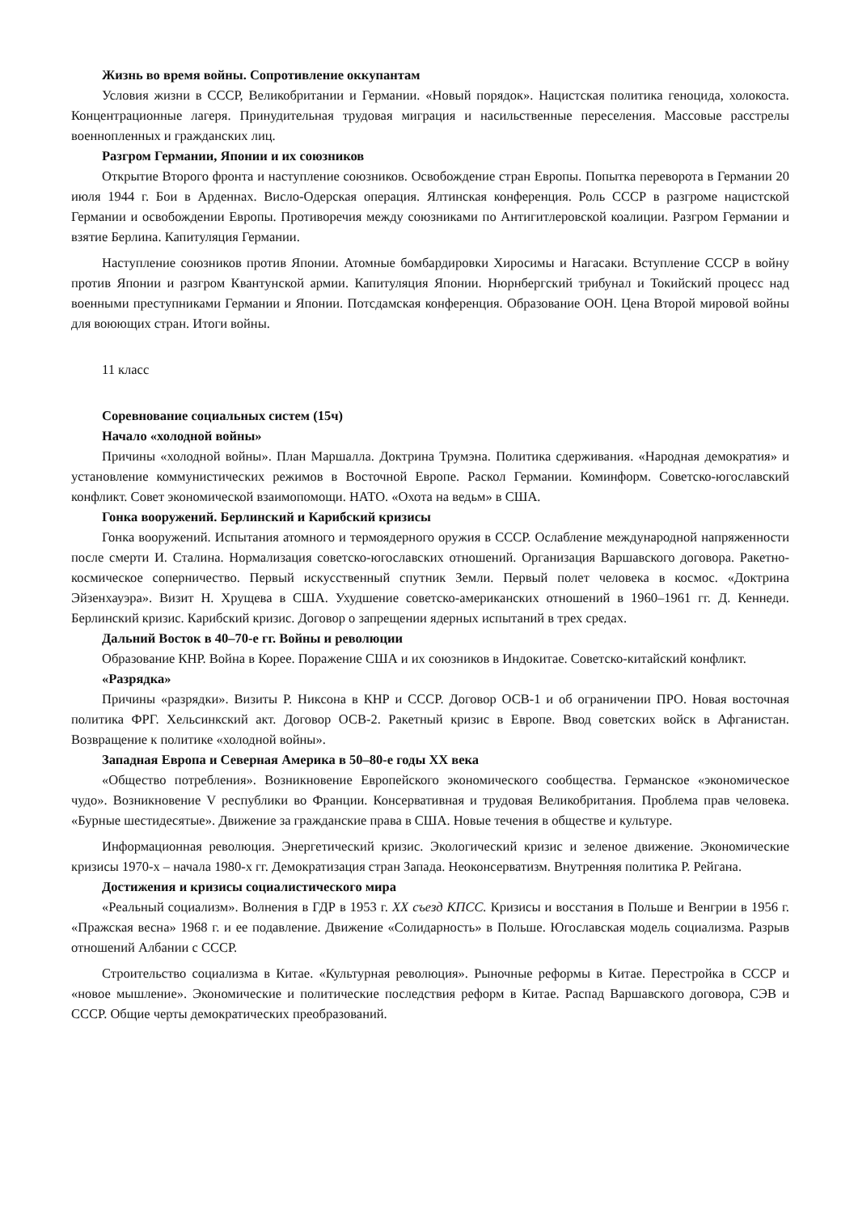Жизнь во время войны. Сопротивление оккупантам
Условия жизни в СССР, Великобритании и Германии. «Новый порядок». Нацистская политика геноцида, холокоста. Концентрационные лагеря. Принудительная трудовая миграция и насильственные переселения. Массовые расстрелы военнопленных и гражданских лиц.
Разгром Германии, Японии и их союзников
Открытие Второго фронта и наступление союзников. Освобождение стран Европы. Попытка переворота в Германии 20 июля 1944 г. Бои в Арденнах. Висло-Одерская операция. Ялтинская конференция. Роль СССР в разгроме нацистской Германии и освобождении Европы. Противоречия между союзниками по Антигитлеровской коалиции. Разгром Германии и взятие Берлина. Капитуляция Германии.
Наступление союзников против Японии. Атомные бомбардировки Хиросимы и Нагасаки. Вступление СССР в войну против Японии и разгром Квантунской армии. Капитуляция Японии. Нюрнбергский трибунал и Токийский процесс над военными преступниками Германии и Японии. Потсдамская конференция. Образование ООН. Цена Второй мировой войны для воюющих стран. Итоги войны.
11 класс
Соревнование социальных систем (15ч)
Начало «холодной войны»
Причины «холодной войны». План Маршалла. Доктрина Трумэна. Политика сдерживания. «Народная демократия» и установление коммунистических режимов в Восточной Европе. Раскол Германии. Коминформ. Советско-югославский конфликт. Совет экономической взаимопомощи. НАТО. «Охота на ведьм» в США.
Гонка вооружений. Берлинский и Карибский кризисы
Гонка вооружений. Испытания атомного и термоядерного оружия в СССР. Ослабление международной напряженности после смерти И. Сталина. Нормализация советско-югославских отношений. Организация Варшавского договора. Ракетно-космическое соперничество. Первый искусственный спутник Земли. Первый полет человека в космос. «Доктрина Эйзенхауэра». Визит Н. Хрущева в США. Ухудшение советско-американских отношений в 1960–1961 гг. Д. Кеннеди. Берлинский кризис. Карибский кризис. Договор о запрещении ядерных испытаний в трех средах.
Дальний Восток в 40–70-е гг. Войны и революции
Образование КНР. Война в Корее. Поражение США и их союзников в Индокитае. Советско-китайский конфликт.
«Разрядка»
Причины «разрядки». Визиты Р. Никсона в КНР и СССР. Договор ОСВ-1 и об ограничении ПРО. Новая восточная политика ФРГ. Хельсинкский акт. Договор ОСВ-2. Ракетный кризис в Европе. Ввод советских войск в Афганистан. Возвращение к политике «холодной войны».
Западная Европа и Северная Америка в 50–80-е годы XX века
«Общество потребления». Возникновение Европейского экономического сообщества. Германское «экономическое чудо». Возникновение V республики во Франции. Консервативная и трудовая Великобритания. Проблема прав человека. «Бурные шестидесятые». Движение за гражданские права в США. Новые течения в обществе и культуре.
Информационная революция. Энергетический кризис. Экологический кризис и зеленое движение. Экономические кризисы 1970-х – начала 1980-х гг. Демократизация стран Запада. Неоконсерватизм. Внутренняя политика Р. Рейгана.
Достижения и кризисы социалистического мира
«Реальный социализм». Волнения в ГДР в 1953 г. XX съезд КПСС. Кризисы и восстания в Польше и Венгрии в 1956 г. «Пражская весна» 1968 г. и ее подавление. Движение «Солидарность» в Польше. Югославская модель социализма. Разрыв отношений Албании с СССР.
Строительство социализма в Китае. «Культурная революция». Рыночные реформы в Китае. Перестройка в СССР и «новое мышление». Экономические и политические последствия реформ в Китае. Распад Варшавского договора, СЭВ и СССР. Общие черты демократических преобразований.